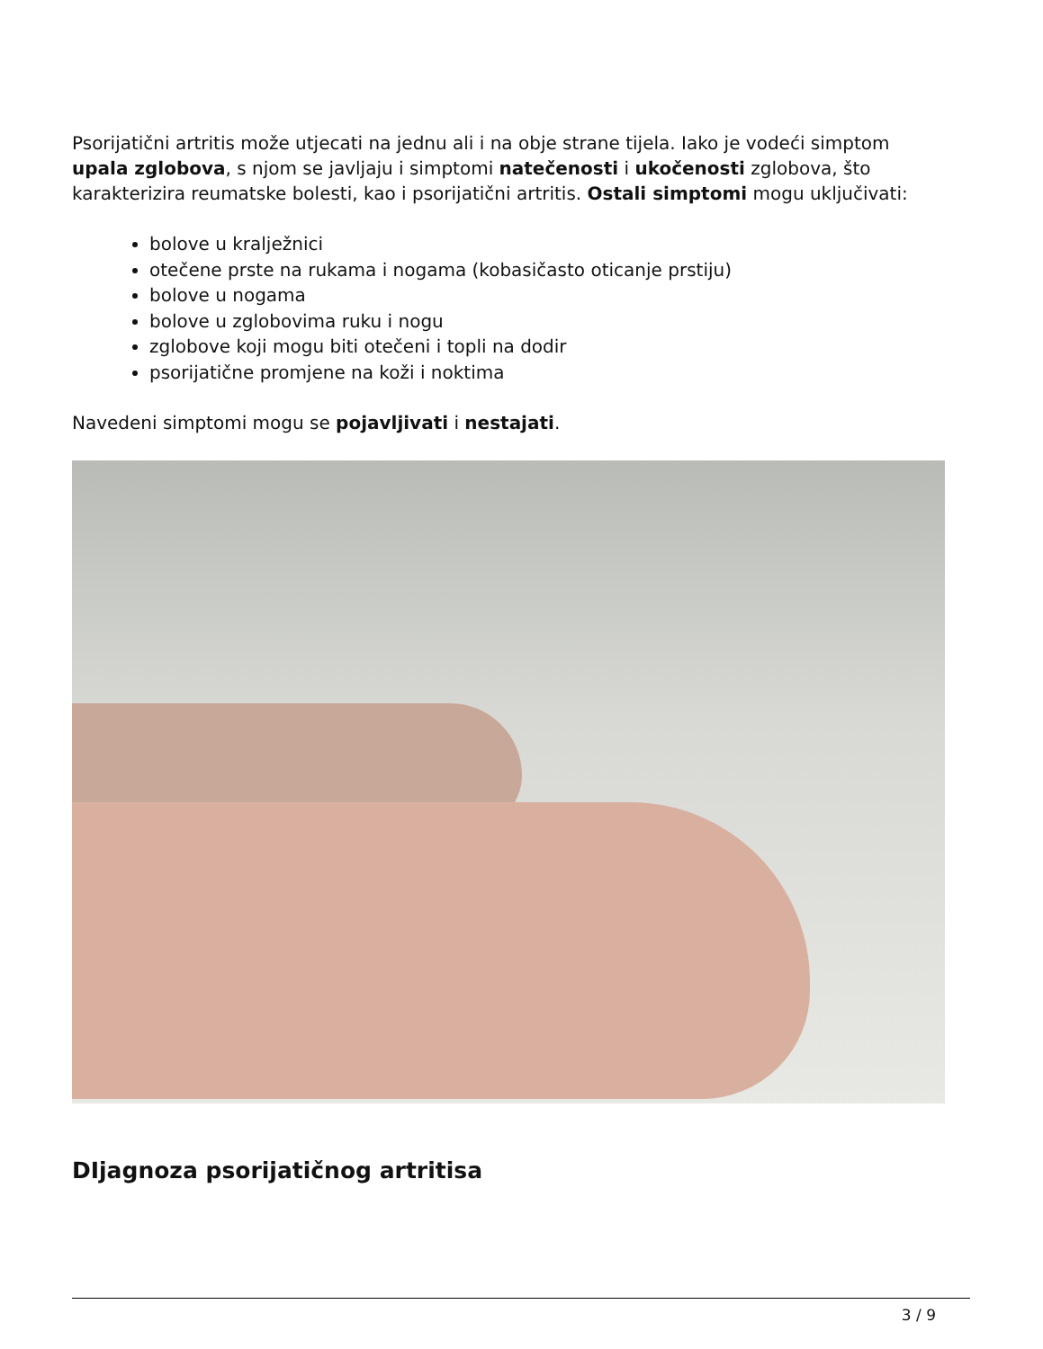Psorijatični artritis može utjecati na jednu ali i na obje strane tijela. Iako je vodeći simptom upala zglobova, s njom se javljaju i simptomi natečenosti i ukočenosti zglobova, što karakterizira reumatske bolesti, kao i psorijatični artritis. Ostali simptomi mogu uključivati:
bolove u kralježnici
otečene prste na rukama i nogama (kobasičasto oticanje prstiju)
bolove u nogama
bolove u zglobovima ruku i nogu
zglobove koji mogu biti otečeni i topli na dodir
psorijatične promjene na koži i noktima
Navedeni simptomi mogu se pojavljivati i nestajati.
DIjagnoza psorijatičnog artritisa
3 / 9